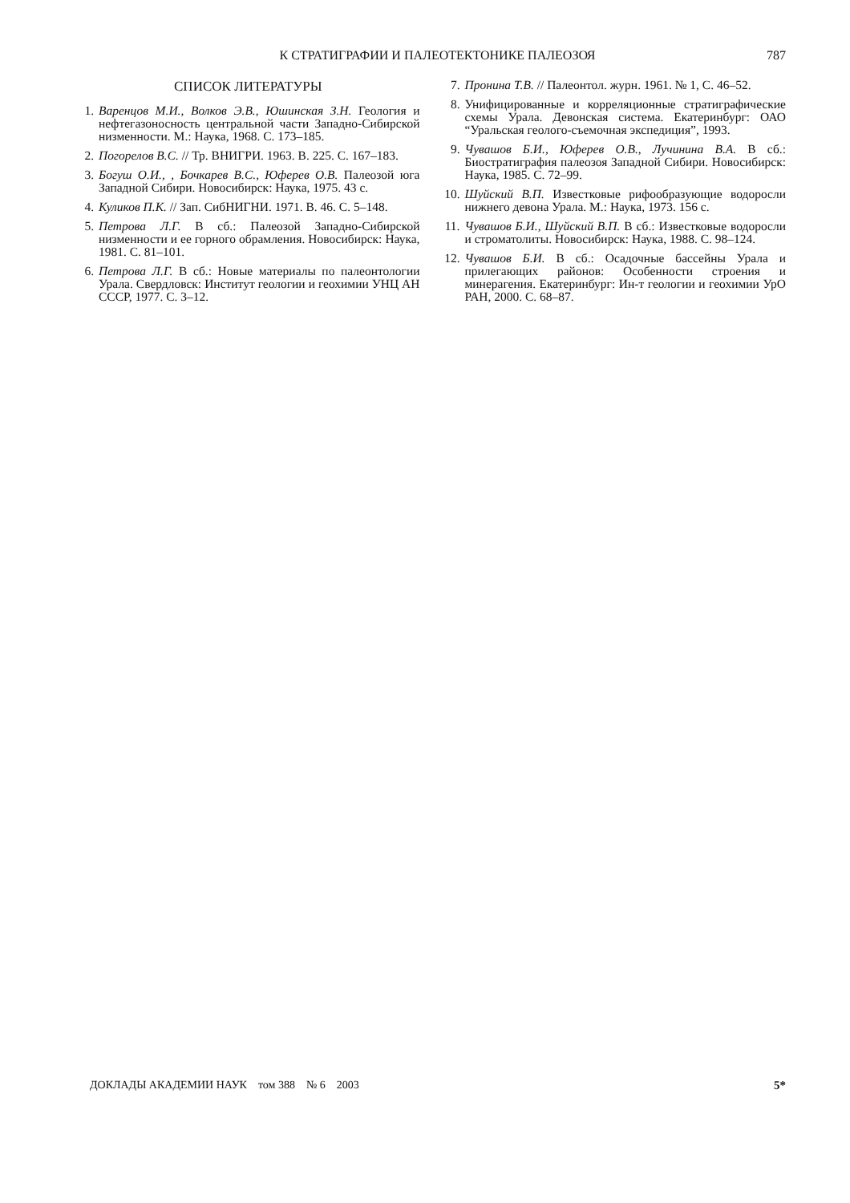К СТРАТИГРАФИИ И ПАЛЕОТЕКТОНИКЕ ПАЛЕОЗОЯ 787
СПИСОК ЛИТЕРАТУРЫ
1. Варенцов М.И., Волков Э.В., Юшинская З.Н. Геология и нефтегазоносность центральной части Западно-Сибирской низменности. М.: Наука, 1968. С. 173–185.
2. Погорелов В.С. // Тр. ВНИГРИ. 1963. В. 225. С. 167–183.
3. Богуш О.И., , Бочкарев В.С., Юферев О.В. Палеозой юга Западной Сибири. Новосибирск: Наука, 1975. 43 с.
4. Куликов П.К. // Зап. СибНИГНИ. 1971. В. 46. С. 5–148.
5. Петрова Л.Г. В сб.: Палеозой Западно-Сибирской низменности и ее горного обрамления. Новосибирск: Наука, 1981. С. 81–101.
6. Петрова Л.Г. В сб.: Новые материалы по палеонтологии Урала. Свердловск: Институт геологии и геохимии УНЦ АН СССР, 1977. С. 3–12.
7. Пронина Т.В. // Палеонтол. журн. 1961. № 1, С. 46–52.
8. Унифицированные и корреляционные стратиграфические схемы Урала. Девонская система. Екатеринбург: ОАО “Уральская геолого-съемочная экспедиция”, 1993.
9. Чувашов Б.И., Юферев О.В., Лучинина В.А. В сб.: Биостратиграфия палеозоя Западной Сибири. Новосибирск: Наука, 1985. С. 72–99.
10. Шуйский В.П. Известковые рифообразующие водоросли нижнего девона Урала. М.: Наука, 1973. 156 с.
11. Чувашов Б.И., Шуйский В.П. В сб.: Известковые водоросли и строматолиты. Новосибирск: Наука, 1988. С. 98–124.
12. Чувашов Б.И. В сб.: Осадочные бассейны Урала и прилегающих районов: Особенности строения и минерагения. Екатеринбург: Ин-т геологии и геохимии УрО РАН, 2000. С. 68–87.
ДОКЛАДЫ АКАДЕМИИ НАУК том 388 № 6 2003 5*